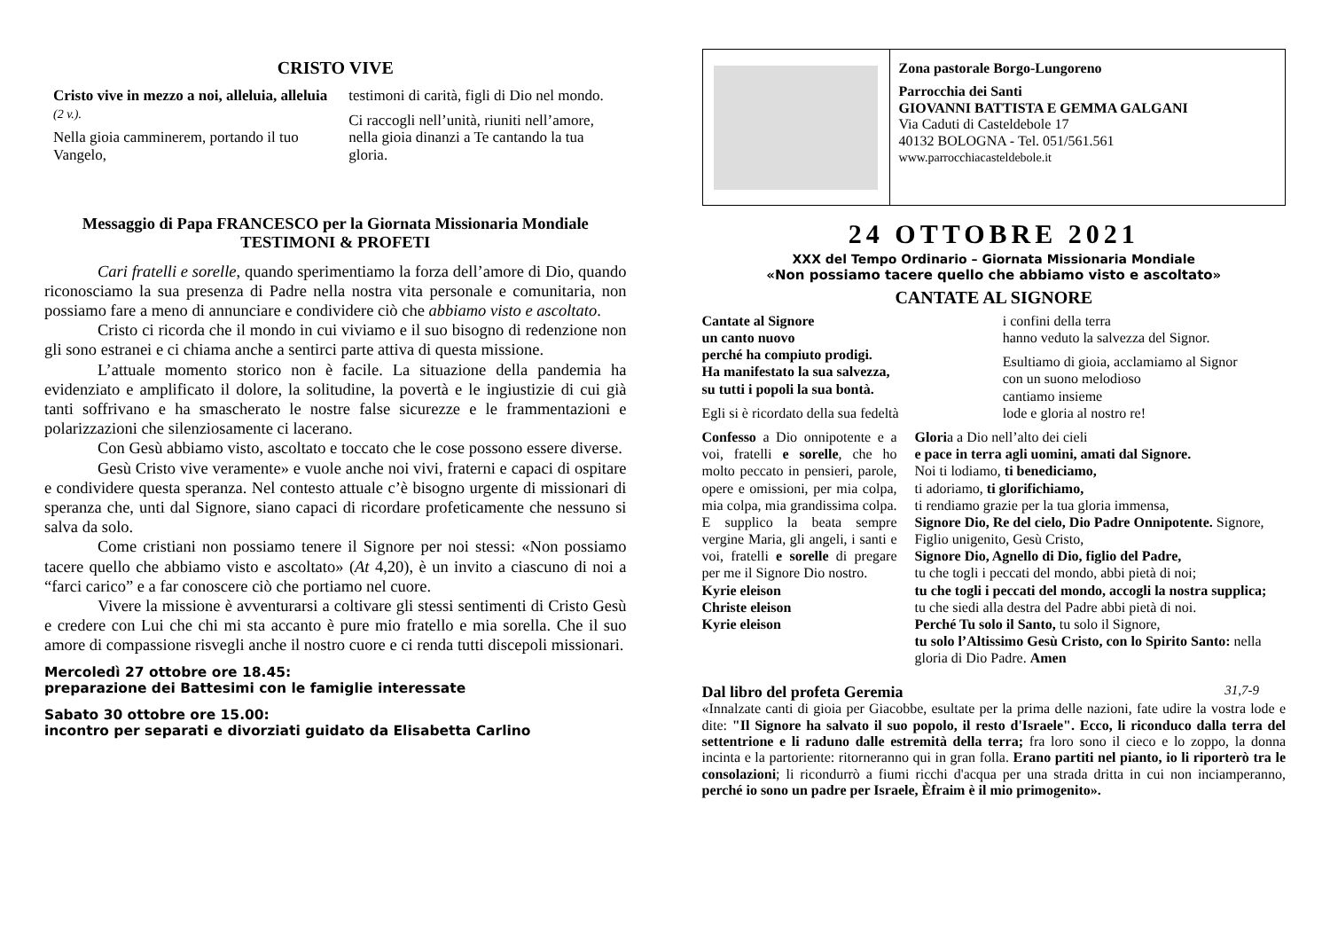CRISTO VIVE
Cristo vive in mezzo a noi, alleluia, alleluia (2 v.).
Nella gioia camminerem, portando il tuo Vangelo,
testimoni di carità, figli di Dio nel mondo.
Ci raccogli nell’unità, riuniti nell’amore, nella gioia dinanzi a Te cantando la tua gloria.
Messaggio di Papa FRANCESCO per la Giornata Missionaria Mondiale
TESTIMONI & PROFETI
Cari fratelli e sorelle, quando sperimentiamo la forza dell’amore di Dio, quando riconosciamo la sua presenza di Padre nella nostra vita personale e comunitaria, non possiamo fare a meno di annunciare e condividere ciò che abbiamo visto e ascoltato.
Cristo ci ricorda che il mondo in cui viviamo e il suo bisogno di redenzione non gli sono estranei e ci chiama anche a sentirci parte attiva di questa missione.
L’attuale momento storico non è facile. La situazione della pandemia ha evidenziato e amplificato il dolore, la solitudine, la povertà e le ingiustizie di cui già tanti soffrivano e ha smascherato le nostre false sicurezze e le frammentazioni e polarizzazioni che silenziosamente ci lacerano.
Con Gesù abbiamo visto, ascoltato e toccato che le cose possono essere diverse.
Gesù Cristo vive veramente» e vuole anche noi vivi, fraterni e capaci di ospitare e condividere questa speranza. Nel contesto attuale c’è bisogno urgente di missionari di speranza che, unti dal Signore, siano capaci di ricordare profeticamente che nessuno si salva da solo.
Come cristiani non possiamo tenere il Signore per noi stessi: «Non possiamo tacere quello che abbiamo visto e ascoltato» (At 4,20), è un invito a ciascuno di noi a “farci carico” e a far conoscere ciò che portiamo nel cuore.
Vivere la missione è avventurarsi a coltivare gli stessi sentimenti di Cristo Gesù e credere con Lui che chi mi sta accanto è pure mio fratello e mia sorella. Che il suo amore di compassione risvegli anche il nostro cuore e ci renda tutti discepoli missionari.
Mercoledì 27 ottobre ore 18.45:
preparazione dei Battesimi con le famiglie interessate
Sabato 30 ottobre ore 15.00:
incontro per separati e divorziati guidato da Elisabetta Carlino
Zona pastorale Borgo-Lungoreno
Parrocchia dei Santi
GIOVANNI BATTISTA E GEMMA GALGANI
Via Caduti di Casteldebole 17
40132 BOLOGNA - Tel. 051/561.561
www.parrocchiacasteldebole.it
24 OTTOBRE 2021
XXX del Tempo Ordinario – Giornata Missionaria Mondiale
«Non possiamo tacere quello che abbiamo visto e ascoltato»
CANTATE AL SIGNORE
Cantate al Signore
un canto nuovo
perché ha compiuto prodigi.
Ha manifestato la sua salvezza,
su tutti i popoli la sua bontà.
Egli si è ricordato della sua fedeltà
i confini della terra
hanno veduto la salvezza del Signor.
Esultiamo di gioia, acclamiamo al Signor
con un suono melodioso
cantiamo insieme
lode e gloria al nostro re!
Confesso a Dio onnipotente e a voi, fratelli e sorelle, che ho molto peccato in pensieri, parole, opere e omissioni, per mia colpa, mia colpa, mia grandissima colpa. E supplico la beata sempre vergine Maria, gli angeli, i santi e voi, fratelli e sorelle di pregare per me il Signore Dio nostro.
Kyrie eleison
Christe eleison
Kyrie eleison
Gloria a Dio nell’alto dei cieli
e pace in terra agli uomini, amati dal Signore.
Noi ti lodiamo, ti benediciamo,
ti adoriamo, ti glorifichiamo,
ti rendiamo grazie per la tua gloria immensa,
Signore Dio, Re del cielo, Dio Padre Onnipotente. Signore, Figlio unigenito, Gesù Cristo,
Signore Dio, Agnello di Dio, figlio del Padre,
tu che togli i peccati del mondo, abbi pietà di noi;
tu che togli i peccati del mondo, accogli la nostra supplica;
tu che siedi alla destra del Padre abbi pietà di noi.
Perché Tu solo il Santo, tu solo il Signore,
tu solo l’Altissimo Gesù Cristo, con lo Spirito Santo: nella gloria di Dio Padre. Amen
Dal libro del profeta Geremia 31,7-9
«Innalzate canti di gioia per Giacobbe, esultate per la prima delle nazioni, fate udire la vostra lode e dite: "Il Signore ha salvato il suo popolo, il resto d'Israele". Ecco, li riconduco dalla terra del settentrione e li raduno dalle estremità della terra; fra loro sono il cieco e lo zoppo, la donna incinta e la partoriente: ritorneranno qui in gran folla. Erano partiti nel pianto, io li riporterò tra le consolazioni; li ricondurrò a fiumi ricchi d'acqua per una strada dritta in cui non inciamperanno, perché io sono un padre per Israele, Èfraim è il mio primogenito».